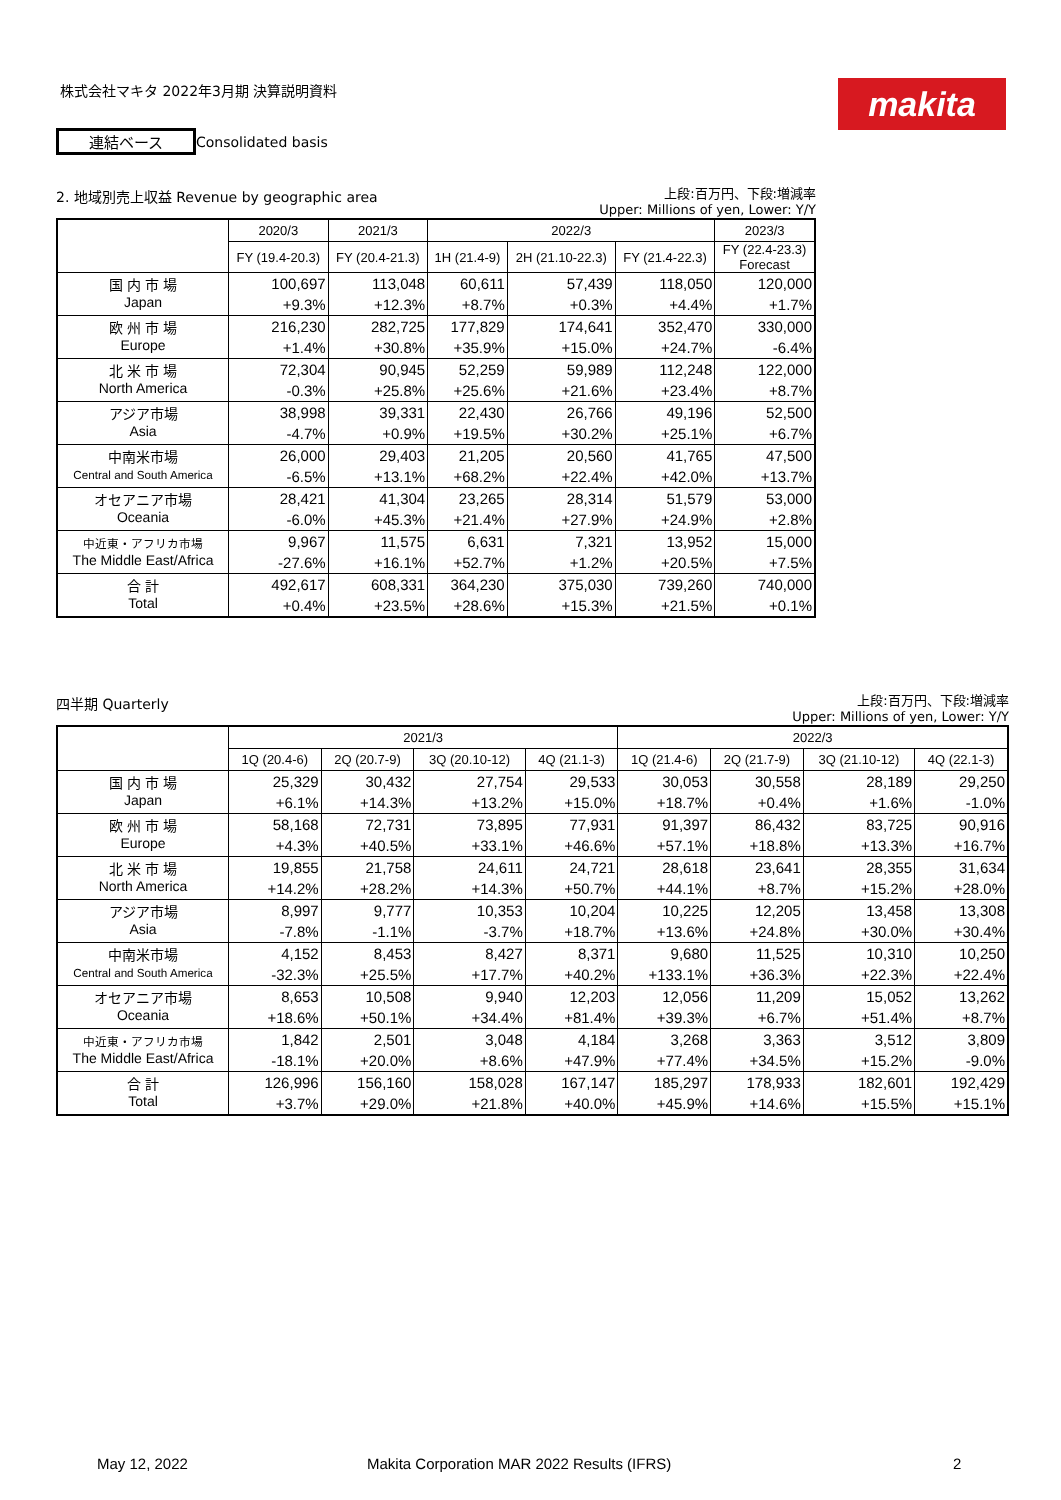株式会社マキタ 2022年3月期 決算説明資料
makita
連結ベース Consolidated basis
2. 地域別売上収益 Revenue by geographic area
上段:百万円、下段:増減率
Upper: Millions of yen, Lower: Y/Y
| | 2020/3 | 2021/3 | 2022/3 | | | 2023/3 |
| --- | --- | --- | --- | --- | --- | --- |
| | FY (19.4-20.3) | FY (20.4-21.3) | 1H (21.4-9) | 2H (21.10-22.3) | FY (21.4-22.3) | FY (22.4-23.3) Forecast |
| 国 内 市 場 Japan | 100,697 | 113,048 | 60,611 | 57,439 | 118,050 | 120,000 |
| | +9.3% | +12.3% | +8.7% | +0.3% | +4.4% | +1.7% |
| 欧 州 市 場 Europe | 216,230 | 282,725 | 177,829 | 174,641 | 352,470 | 330,000 |
| | +1.4% | +30.8% | +35.9% | +15.0% | +24.7% | -6.4% |
| 北 米 市 場 North America | 72,304 | 90,945 | 52,259 | 59,989 | 112,248 | 122,000 |
| | -0.3% | +25.8% | +25.6% | +21.6% | +23.4% | +8.7% |
| アジア市場 Asia | 38,998 | 39,331 | 22,430 | 26,766 | 49,196 | 52,500 |
| | -4.7% | +0.9% | +19.5% | +30.2% | +25.1% | +6.7% |
| 中南米市場 Central and South America | 26,000 | 29,403 | 21,205 | 20,560 | 41,765 | 47,500 |
| | -6.5% | +13.1% | +68.2% | +22.4% | +42.0% | +13.7% |
| オセアニア市場 Oceania | 28,421 | 41,304 | 23,265 | 28,314 | 51,579 | 53,000 |
| | -6.0% | +45.3% | +21.4% | +27.9% | +24.9% | +2.8% |
| 中近東・アフリカ市場 The Middle East/Africa | 9,967 | 11,575 | 6,631 | 7,321 | 13,952 | 15,000 |
| | -27.6% | +16.1% | +52.7% | +1.2% | +20.5% | +7.5% |
| 合 計 Total | 492,617 | 608,331 | 364,230 | 375,030 | 739,260 | 740,000 |
| | +0.4% | +23.5% | +28.6% | +15.3% | +21.5% | +0.1% |
四半期 Quarterly
上段:百万円、下段:増減率
Upper: Millions of yen, Lower: Y/Y
| | 2021/3 | | | | 2022/3 | | | |
| --- | --- | --- | --- | --- | --- | --- | --- | --- |
| | 1Q (20.4-6) | 2Q (20.7-9) | 3Q (20.10-12) | 4Q (21.1-3) | 1Q (21.4-6) | 2Q (21.7-9) | 3Q (21.10-12) | 4Q (22.1-3) |
| 国 内 市 場 Japan | 25,329 | 30,432 | 27,754 | 29,533 | 30,053 | 30,558 | 28,189 | 29,250 |
| | +6.1% | +14.3% | +13.2% | +15.0% | +18.7% | +0.4% | +1.6% | -1.0% |
| 欧 州 市 場 Europe | 58,168 | 72,731 | 73,895 | 77,931 | 91,397 | 86,432 | 83,725 | 90,916 |
| | +4.3% | +40.5% | +33.1% | +46.6% | +57.1% | +18.8% | +13.3% | +16.7% |
| 北 米 市 場 North America | 19,855 | 21,758 | 24,611 | 24,721 | 28,618 | 23,641 | 28,355 | 31,634 |
| | +14.2% | +28.2% | +14.3% | +50.7% | +44.1% | +8.7% | +15.2% | +28.0% |
| アジア市場 Asia | 8,997 | 9,777 | 10,353 | 10,204 | 10,225 | 12,205 | 13,458 | 13,308 |
| | -7.8% | -1.1% | -3.7% | +18.7% | +13.6% | +24.8% | +30.0% | +30.4% |
| 中南米市場 Central and South America | 4,152 | 8,453 | 8,427 | 8,371 | 9,680 | 11,525 | 10,310 | 10,250 |
| | -32.3% | +25.5% | +17.7% | +40.2% | +133.1% | +36.3% | +22.3% | +22.4% |
| オセアニア市場 Oceania | 8,653 | 10,508 | 9,940 | 12,203 | 12,056 | 11,209 | 15,052 | 13,262 |
| | +18.6% | +50.1% | +34.4% | +81.4% | +39.3% | +6.7% | +51.4% | +8.7% |
| 中近東・アフリカ市場 The Middle East/Africa | 1,842 | 2,501 | 3,048 | 4,184 | 3,268 | 3,363 | 3,512 | 3,809 |
| | -18.1% | +20.0% | +8.6% | +47.9% | +77.4% | +34.5% | +15.2% | -9.0% |
| 合 計 Total | 126,996 | 156,160 | 158,028 | 167,147 | 185,297 | 178,933 | 182,601 | 192,429 |
| | +3.7% | +29.0% | +21.8% | +40.0% | +45.9% | +14.6% | +15.5% | +15.1% |
May 12, 2022
Makita Corporation MAR 2022 Results (IFRS)
2